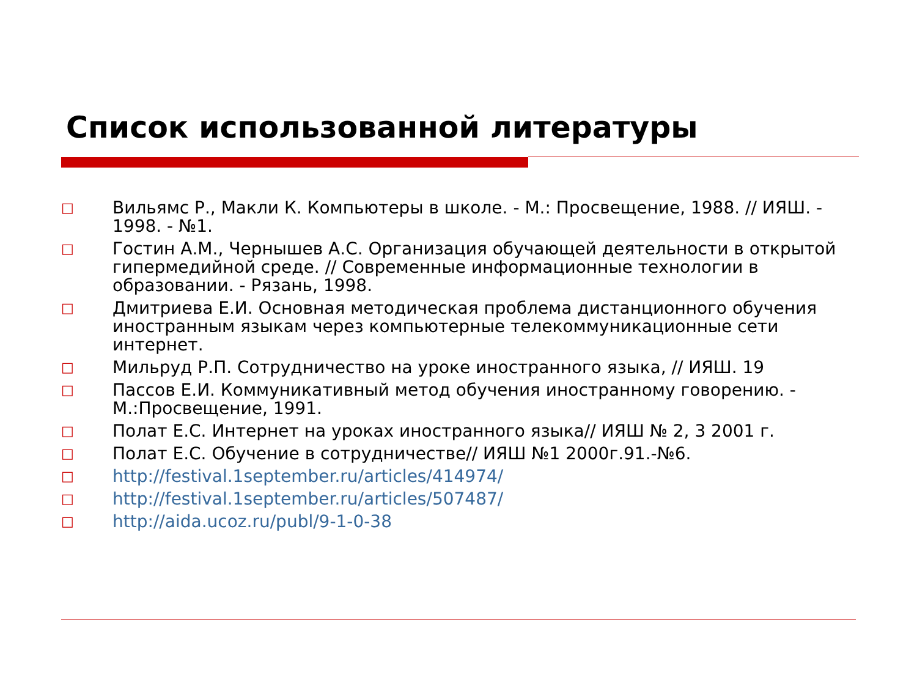Список использованной литературы
□ Вильямс Р., Макли К. Компьютеры в школе. - М.: Просвещение, 1988. // ИЯШ. - 1998. - №1.
□ Гостин А.М., Чернышев А.С. Организация обучающей деятельности в открытой гипермедийной среде. // Современные информационные технологии в образовании. - Рязань, 1998.
□ Дмитриева Е.И. Основная методическая проблема дистанционного обучения иностранным языкам через компьютерные телекоммуникационные сети интернет.
□ Мильруд Р.П. Сотрудничество на уроке иностранного языка, // ИЯШ. 19
□ Пассов Е.И. Коммуникативный метод обучения иностранному говорению. - М.:Просвещение, 1991.
□ Полат Е.С. Интернет на уроках иностранного языка// ИЯШ № 2, 3 2001 г.
□ Полат Е.С. Обучение в сотрудничестве// ИЯШ №1 2000г.91.-№6.
□ http://festival.1september.ru/articles/414974/
□ http://festival.1september.ru/articles/507487/
□ http://aida.ucoz.ru/publ/9-1-0-38